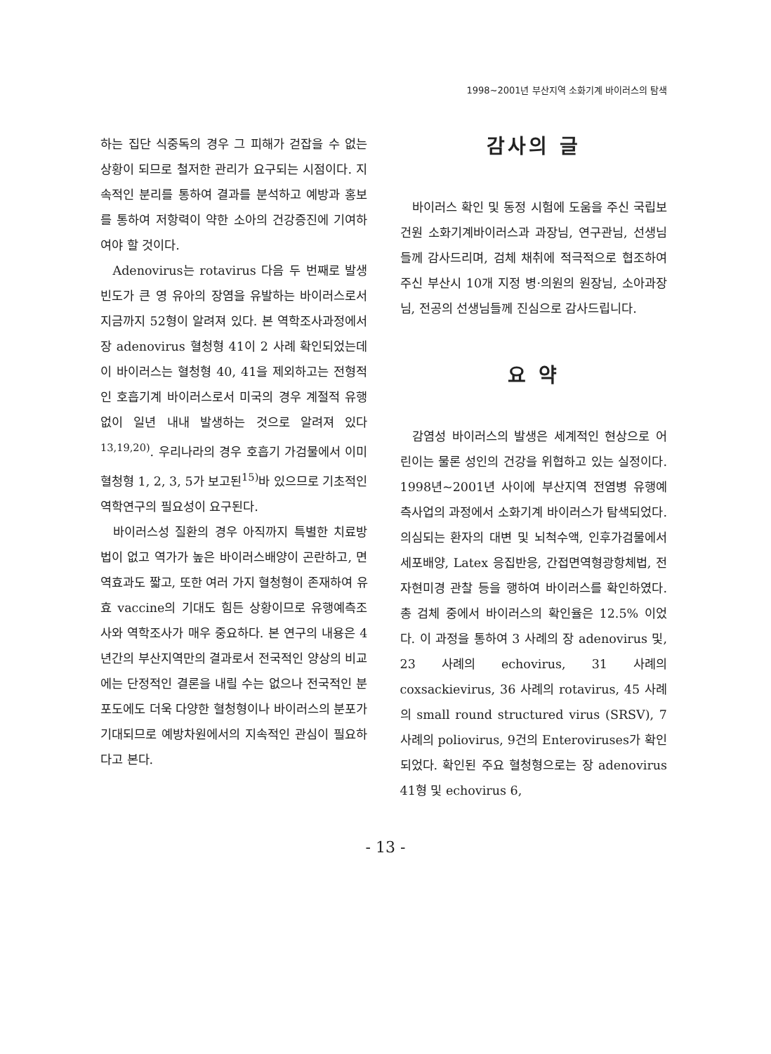1998~2001년 부산지역 소화기계 바이러스의 탐색
하는 집단 식중독의 경우 그 피해가 걷잡을 수 없는 상황이 되므로 철저한 관리가 요구되는 시점이다. 지속적인 분리를 통하여 결과를 분석하고 예방과 홍보를 통하여 저항력이 약한 소아의 건강증진에 기여하여야 할 것이다.
Adenovirus는 rotavirus 다음 두 번째로 발생빈도가 큰 영 유아의 장염을 유발하는 바이러스로서 지금까지 52형이 알려져 있다. 본 역학조사과정에서 장 adenovirus 혈청형 41이 2 사례 확인되었는데 이 바이러스는 혈청형 40, 41을 제외하고는 전형적인 호흡기계 바이러스로서 미국의 경우 계절적 유행없이 일년 내내 발생하는 것으로 알려져 있다<sup>13,19,20)</sup>. 우리나라의 경우 호흡기 가검물에서 이미 혈청형 1, 2, 3, 5가 보고된<sup>15)</sup>바 있으므로 기초적인 역학연구의 필요성이 요구된다.
바이러스성 질환의 경우 아직까지 특별한 치료방법이 없고 역가가 높은 바이러스배양이 곤란하고, 면역효과도 짧고, 또한 여러 가지 혈청형이 존재하여 유효 vaccine의 기대도 힘든 상황이므로 유행예측조사와 역학조사가 매우 중요하다. 본 연구의 내용은 4년간의 부산지역만의 결과로서 전국적인 양상의 비교에는 단정적인 결론을 내릴 수는 없으나 전국적인 분포도에도 더욱 다양한 혈청형이나 바이러스의 분포가 기대되므로 예방차원에서의 지속적인 관심이 필요하다고 본다.
감사의 글
바이러스 확인 및 동정 시험에 도움을 주신 국립보건원 소화기계바이러스과 과장님, 연구관님, 선생님들께 감사드리며, 검체 채취에 적극적으로 협조하여 주신 부산시 10개 지정 병·의원의 원장님, 소아과장님, 전공의 선생님들께 진심으로 감사드립니다.
요 약
감염성 바이러스의 발생은 세계적인 현상으로 어린이는 물론 성인의 건강을 위협하고 있는 실정이다. 1998년~2001년 사이에 부산지역 전염병 유행예측사업의 과정에서 소화기계 바이러스가 탐색되었다. 의심되는 환자의 대변 및 뇌척수액, 인후가검물에서 세포배양, Latex 응집반응, 간접면역형광항체법, 전자현미경 관찰 등을 행하여 바이러스를 확인하였다. 총 검체 중에서 바이러스의 확인율은 12.5% 이었다. 이 과정을 통하여 3 사례의 장 adenovirus 및, 23 사례의 echovirus, 31 사례의 coxsackievirus, 36 사례의 rotavirus, 45 사례의 small round structured virus (SRSV), 7 사례의 poliovirus, 9건의 Enteroviruses가 확인되었다. 확인된 주요 혈청형으로는 장 adenovirus 41형 및 echovirus 6,
- 13 -